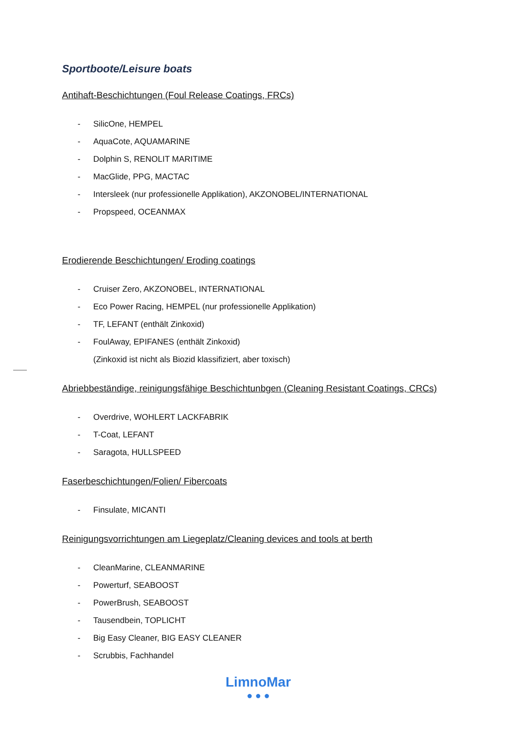Sportboote/Leisure boats
Antihaft-Beschichtungen (Foul Release Coatings, FRCs)
- SilicOne, HEMPEL
- AquaCote, AQUAMARINE
- Dolphin S, RENOLIT MARITIME
- MacGlide, PPG, MACTAC
- Intersleek (nur professionelle Applikation), AKZONOBEL/INTERNATIONAL
- Propspeed, OCEANMAX
Erodierende Beschichtungen/ Eroding coatings
- Cruiser Zero, AKZONOBEL, INTERNATIONAL
- Eco Power Racing, HEMPEL (nur professionelle Applikation)
- TF, LEFANT (enthält Zinkoxid)
- FoulAway, EPIFANES (enthält Zinkoxid)
(Zinkoxid ist nicht als Biozid klassifiziert, aber toxisch)
Abriebbeständige, reinigungsfähige Beschichtunbgen (Cleaning Resistant Coatings, CRCs)
- Overdrive, WOHLERT LACKFABRIK
- T-Coat, LEFANT
- Saragota, HULLSPEED
Faserbeschichtungen/Folien/ Fibercoats
- Finsulate, MICANTI
Reinigungsvorrichtungen am Liegeplatz/Cleaning devices and tools at berth
- CleanMarine, CLEANMARINE
- Powerturf, SEABOOST
- PowerBrush, SEABOOST
- Tausendbein, TOPLICHT
- Big Easy Cleaner, BIG EASY CLEANER
- Scrubbis, Fachhandel
LimnoMar
● ● ●